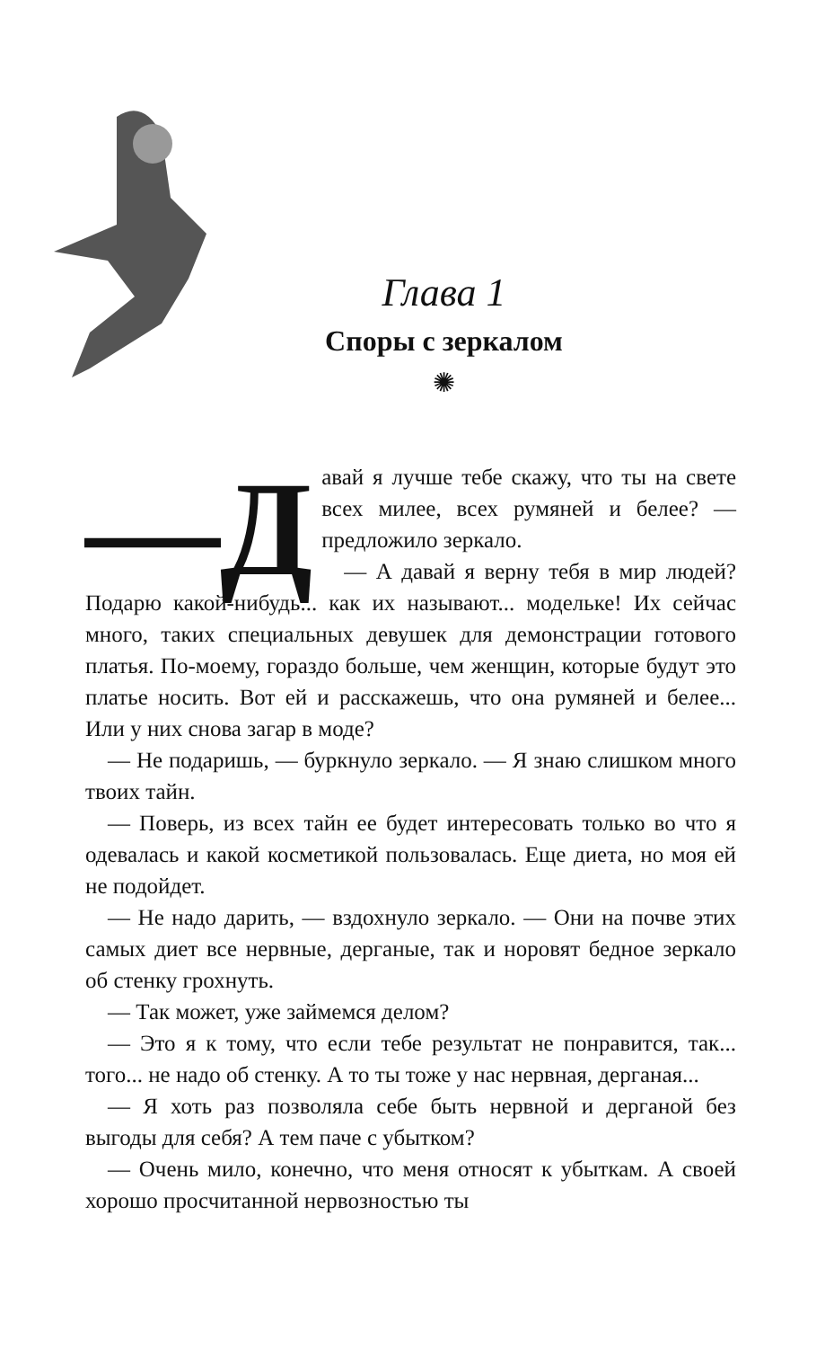Глава 1
Споры с зеркалом
✺
—Д авай я лучше тебе скажу, что ты на свете всех милее, всех румяней и белее? — предложило зеркало.
— А давай я верну тебя в мир людей? Подарю какой-нибудь... как их называют... модельке! Их сейчас много, таких специальных девушек для демонстрации готового платья. По-моему, гораздо больше, чем женщин, которые будут это платье носить. Вот ей и расскажешь, что она румяней и белее... Или у них снова загар в моде?
— Не подаришь, — буркнуло зеркало. — Я знаю слишком много твоих тайн.
— Поверь, из всех тайн ее будет интересовать только во что я одевалась и какой косметикой пользовалась. Еще диета, но моя ей не подойдет.
— Не надо дарить, — вздохнуло зеркало. — Они на почве этих самых диет все нервные, дерганые, так и норовят бедное зеркало об стенку грохнуть.
— Так может, уже займемся делом?
— Это я к тому, что если тебе результат не понравится, так... того... не надо об стенку. А то ты тоже у нас нервная, дерганая...
— Я хоть раз позволяла себе быть нервной и дерганой без выгоды для себя? А тем паче с убытком?
— Очень мило, конечно, что меня относят к убыткам. А своей хорошо просчитанной нервозностью ты